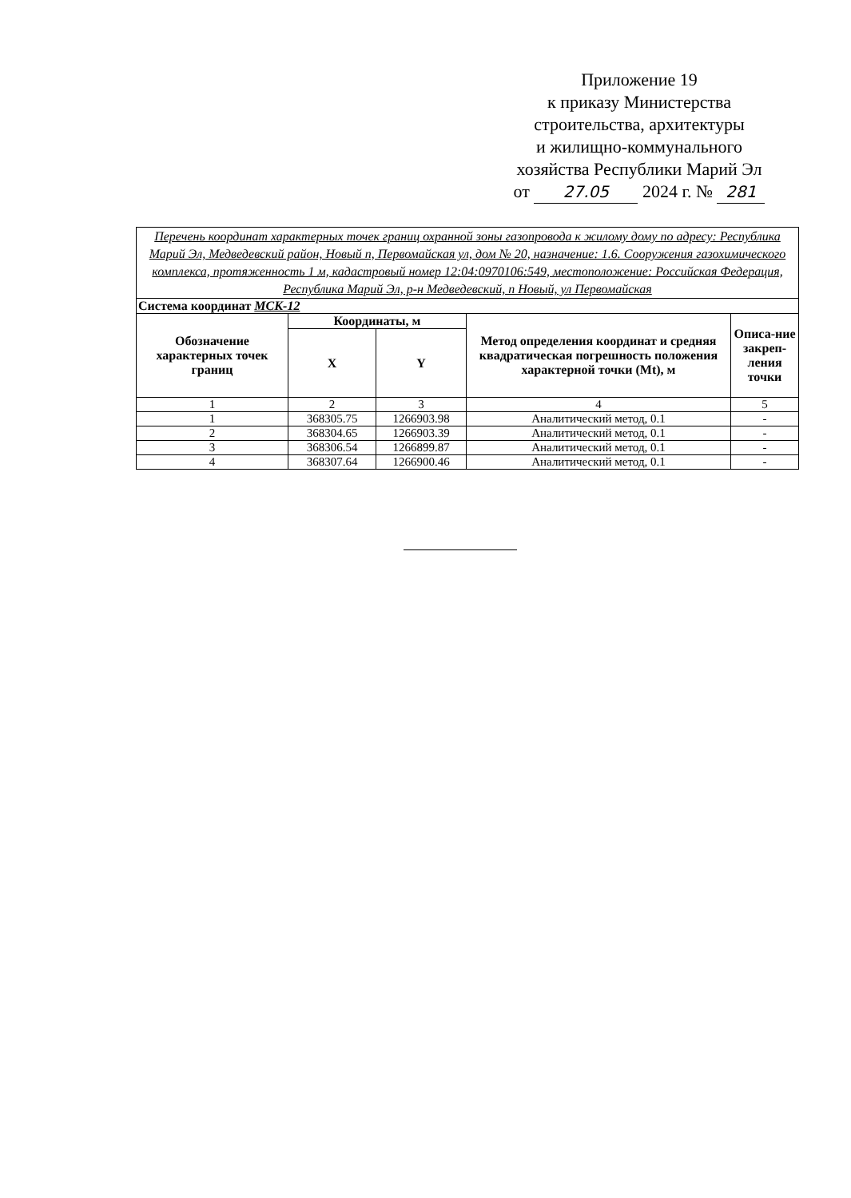Приложение 19
к приказу Министерства
строительства, архитектуры
и жилищно-коммунального
хозяйства Республики Марий Эл
от 27.05 2024 г. № 281
| Перечень координат характерных точек границ охранной зоны газопровода к жилому дому по адресу: Республика Марий Эл, Медведевский район, Новый п, Первомайская ул, дом № 20, назначение: 1.6. Сооружения газохимического комплекса, протяженность 1 м, кадастровый номер 12:04:0970106:549, местоположение: Российская Федерация, Республика Марий Эл, р-н Медведевский, п Новый, ул Первомайская | | | | |
| Система координат МСК-12 | | | | |
| Обозначение характерных точек границ | Координаты, м | | Метод определения координат и средняя квадратическая погрешность положения характерной точки (Mt), м | Описа-ние закреп-ления точки |
| | X | Y | | |
| 1 | 2 | 3 | 4 | 5 |
| 1 | 368305.75 | 1266903.98 | Аналитический метод, 0.1 | - |
| 2 | 368304.65 | 1266903.39 | Аналитический метод, 0.1 | - |
| 3 | 368306.54 | 1266899.87 | Аналитический метод, 0.1 | - |
| 4 | 368307.64 | 1266900.46 | Аналитический метод, 0.1 | - |